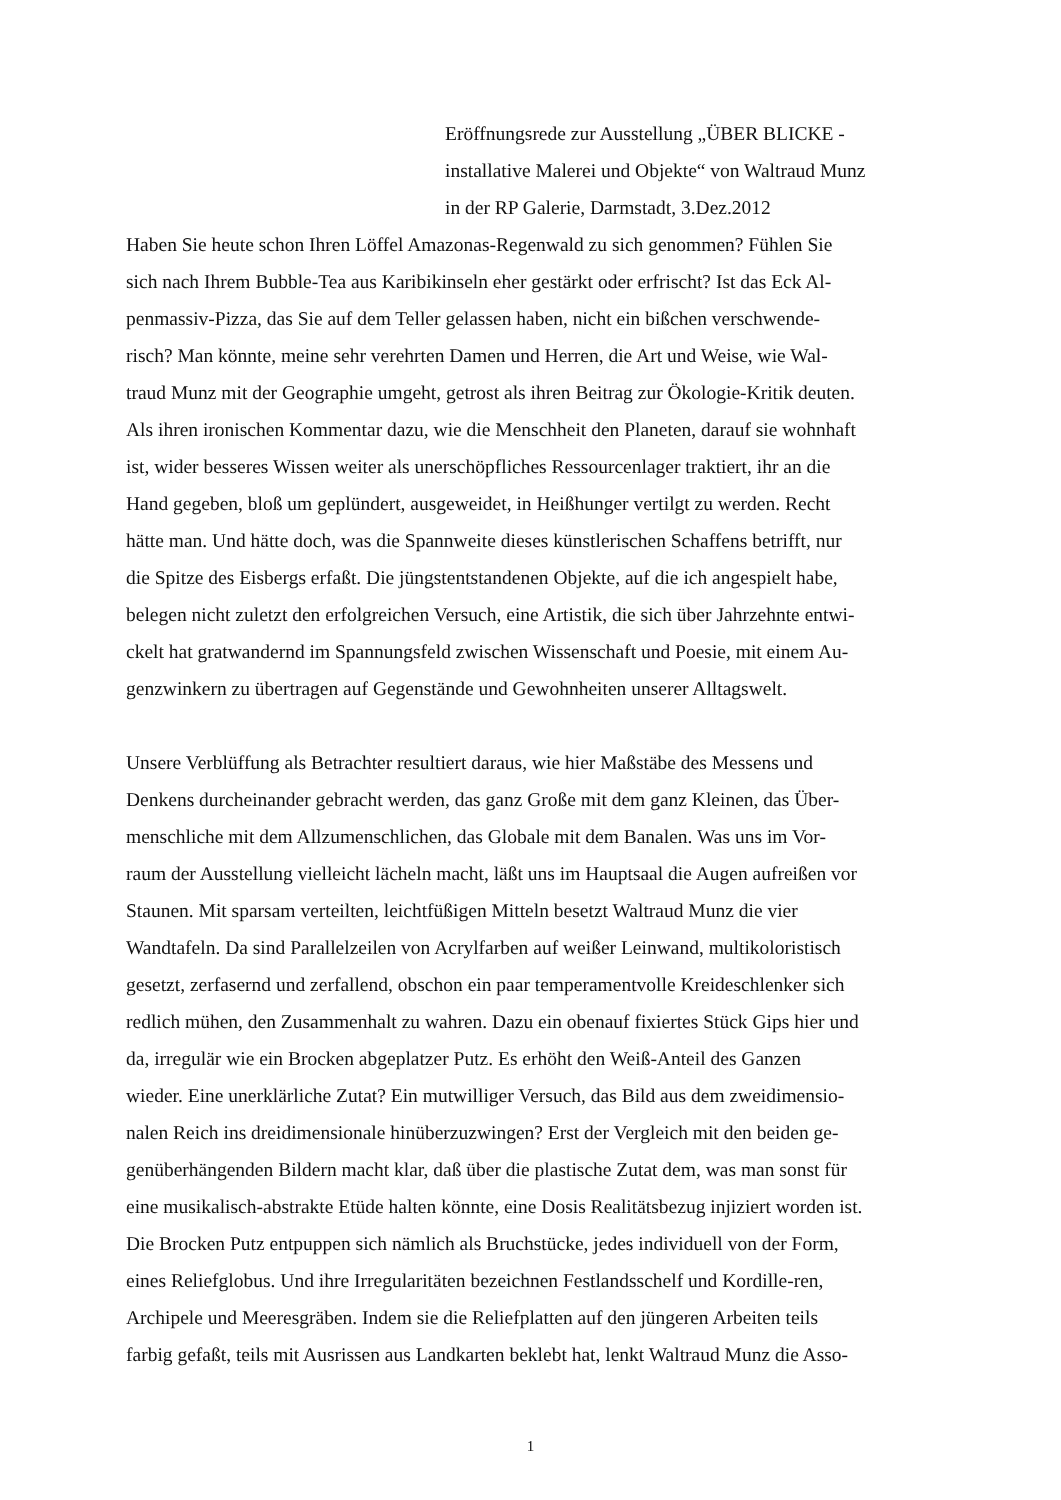Eröffnungsrede zur Ausstellung „ÜBER BLICKE -
installative Malerei und Objekte“ von Waltraud Munz
in der RP Galerie, Darmstadt, 3.Dez.2012
Haben Sie heute schon Ihren Löffel Amazonas-Regenwald zu sich genommen? Fühlen Sie
sich nach Ihrem Bubble-Tea aus Karibikinseln eher gestärkt oder erfrischt? Ist das Eck Al-
penmassiv-Pizza, das Sie auf dem Teller gelassen haben, nicht ein bißchen verschwende-
risch? Man könnte, meine sehr verehrten Damen und Herren, die Art und Weise, wie Wal-
traud Munz mit der Geographie umgeht, getrost als ihren Beitrag zur Ökologie-Kritik deuten.
Als ihren ironischen Kommentar dazu, wie die Menschheit den Planeten, darauf sie wohnhaft
ist, wider besseres Wissen weiter als unerschöpfliches Ressourcenlager traktiert, ihr an die
Hand gegeben, bloß um geplündert, ausgeweidet, in Heißhunger vertilgt zu werden. Recht
hätte man. Und hätte doch, was die Spannweite dieses künstlerischen Schaffens betrifft, nur
die Spitze des Eisbergs erfaßt. Die jüngstentstandenen Objekte, auf die ich angespielt habe,
belegen nicht zuletzt den erfolgreichen Versuch, eine Artistik, die sich über Jahrzehnte entwi-
ckelt hat gratwandernd im Spannungsfeld zwischen Wissenschaft und Poesie, mit einem Au-
genzwinkern zu übertragen auf Gegenstände und Gewohnheiten unserer Alltagswelt.
Unsere Verblüffung als Betrachter resultiert daraus, wie hier Maßstäbe des Messens und
Denkens durcheinander gebracht werden, das ganz Große mit dem ganz Kleinen, das Über-
menschliche mit dem Allzumenschlichen, das Globale mit dem Banalen. Was uns im Vor-
raum der Ausstellung vielleicht lächeln macht, läßt uns im Hauptsaal die Augen aufreißen vor
Staunen. Mit sparsam verteilten, leichtfüßigen Mitteln besetzt Waltraud Munz die vier
Wandtafeln. Da sind Parallelzeilen von Acrylfarben auf weißer Leinwand, multikoloristisch
gesetzt, zerfasernd und zerfallend, obschon ein paar temperamentvolle Kreideschlenker sich
redlich mühen, den Zusammenhalt zu wahren. Dazu ein obenauf fixiertes Stück Gips hier und
da, irregulär wie ein Brocken abgeplatzer Putz. Es erhöht den Weiß-Anteil des Ganzen
wieder. Eine unerklärliche Zutat? Ein mutwilliger Versuch, das Bild aus dem zweidimensio-
nalen Reich ins dreidimensionale hinüberzuzwingen? Erst der Vergleich mit den beiden ge-
genüberhängenden Bildern macht klar, daß über die plastische Zutat dem, was man sonst für
eine musikalisch-abstrakte Etüde halten könnte, eine Dosis Realitätsbezug injiziert worden ist.
Die Brocken Putz entpuppen sich nämlich als Bruchstücke, jedes individuell von der Form,
eines Reliefglobus. Und ihre Irregularitäten bezeichnen Festlandsschelf und Kordille-ren,
Archipele und Meeresgräben. Indem sie die Reliefplatten auf den jüngeren Arbeiten teils
farbig gefaßt, teils mit Ausrissen aus Landkarten beklebt hat, lenkt Waltraud Munz die Asso-
1